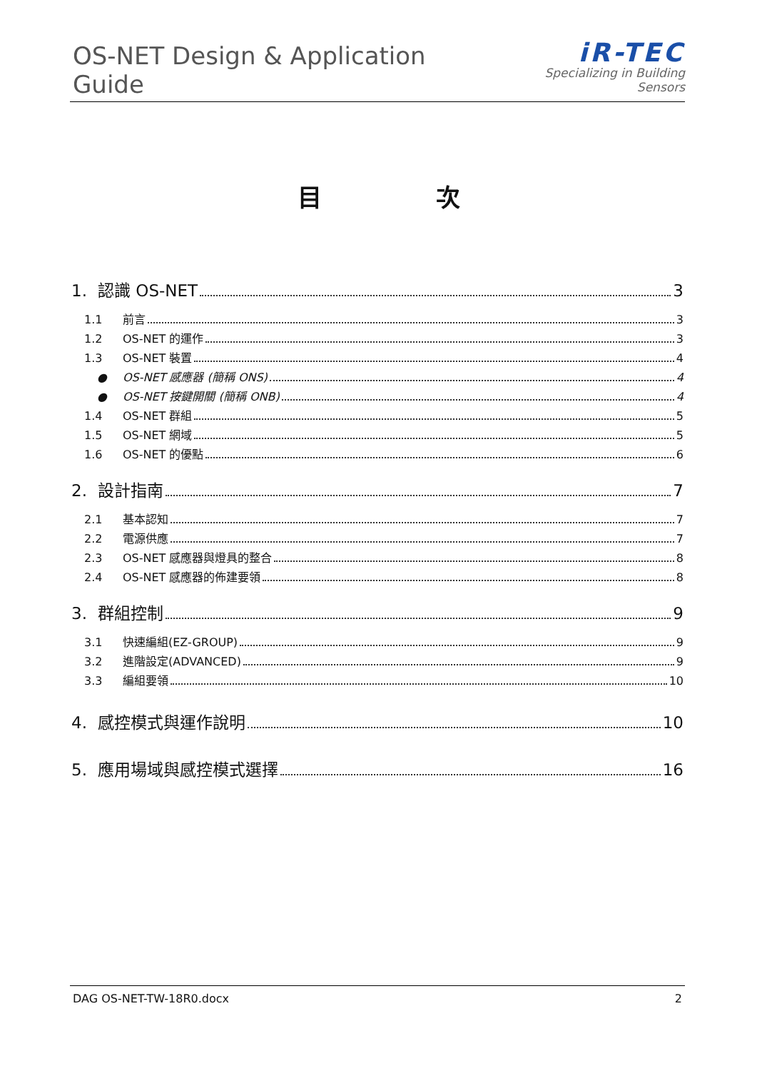OS-NET Design & Application Guide
iR-TEC
Specializing in Building Sensors
目 次
1. 認識 OS-NET 3
1.1 前言 3
1.2 OS-NET 的運作 3
1.3 OS-NET 裝置 4
● OS-NET 感應器 (簡稱 ONS) 4
● OS-NET 按鍵開關 (簡稱 ONB) 4
1.4 OS-NET 群組 5
1.5 OS-NET 網域 5
1.6 OS-NET 的優點 6
2. 設計指南 7
2.1 基本認知 7
2.2 電源供應 7
2.3 OS-NET 感應器與燈具的整合 8
2.4 OS-NET 感應器的佈建要領 8
3. 群組控制 9
3.1 快速編組(EZ-GROUP) 9
3.2 進階設定(ADVANCED) 9
3.3 編組要領 10
4. 感控模式與運作說明 10
5. 應用場域與感控模式選擇 16
DAG OS-NET-TW-18R0.docx 2